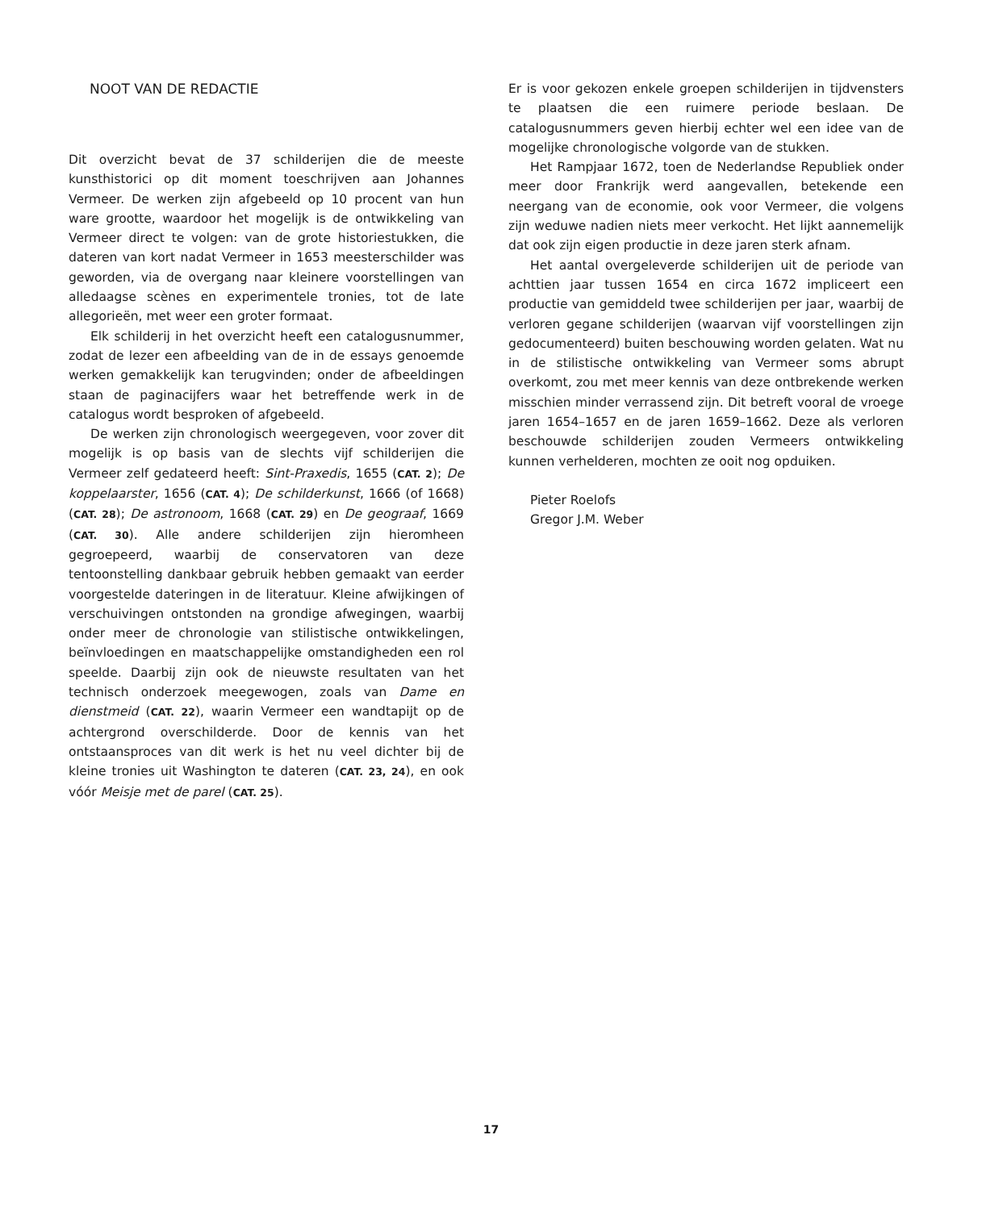NOOT VAN DE REDACTIE
Dit overzicht bevat de 37 schilderijen die de meeste kunsthistorici op dit moment toeschrijven aan Johannes Vermeer. De werken zijn afgebeeld op 10 procent van hun ware grootte, waardoor het mogelijk is de ontwikkeling van Vermeer direct te volgen: van de grote historiestukken, die dateren van kort nadat Vermeer in 1653 meesterschilder was geworden, via de overgang naar kleinere voorstellingen van alledaagse scènes en experimentele tronies, tot de late allegorieën, met weer een groter formaat.
Elk schilderij in het overzicht heeft een catalogusnummer, zodat de lezer een afbeelding van de in de essays genoemde werken gemakkelijk kan terugvinden; onder de afbeeldingen staan de paginacijfers waar het betreffende werk in de catalogus wordt besproken of afgebeeld.
De werken zijn chronologisch weergegeven, voor zover dit mogelijk is op basis van de slechts vijf schilderijen die Vermeer zelf gedateerd heeft: Sint-Praxedis, 1655 (CAT. 2); De koppelaarster, 1656 (CAT. 4); De schilderkunst, 1666 (of 1668) (CAT. 28); De astronoom, 1668 (CAT. 29) en De geograaf, 1669 (CAT. 30). Alle andere schilderijen zijn hieromheen gegroepeerd, waarbij de conservatoren van deze tentoonstelling dankbaar gebruik hebben gemaakt van eerder voorgestelde dateringen in de literatuur. Kleine afwijkingen of verschuivingen ontstonden na grondige afwegingen, waarbij onder meer de chronologie van stilistische ontwikkelingen, beïnvloedingen en maatschappelijke omstandigheden een rol speelde. Daarbij zijn ook de nieuwste resultaten van het technisch onderzoek meegewogen, zoals van Dame en dienstmeid (CAT. 22), waarin Vermeer een wandtapijt op de achtergrond overschilderde. Door de kennis van het ontstaansproces van dit werk is het nu veel dichter bij de kleine tronies uit Washington te dateren (CAT. 23, 24), en ook vóór Meisje met de parel (CAT. 25).
Er is voor gekozen enkele groepen schilderijen in tijdvensters te plaatsen die een ruimere periode beslaan. De catalogusnummers geven hierbij echter wel een idee van de mogelijke chronologische volgorde van de stukken.
Het Rampjaar 1672, toen de Nederlandse Republiek onder meer door Frankrijk werd aangevallen, betekende een neergang van de economie, ook voor Vermeer, die volgens zijn weduwe nadien niets meer verkocht. Het lijkt aannemelijk dat ook zijn eigen productie in deze jaren sterk afnam.
Het aantal overgeleverde schilderijen uit de periode van achttien jaar tussen 1654 en circa 1672 impliceert een productie van gemiddeld twee schilderijen per jaar, waarbij de verloren gegane schilderijen (waarvan vijf voorstellingen zijn gedocumenteerd) buiten beschouwing worden gelaten. Wat nu in de stilistische ontwikkeling van Vermeer soms abrupt overkomt, zou met meer kennis van deze ontbrekende werken misschien minder verrassend zijn. Dit betreft vooral de vroege jaren 1654–1657 en de jaren 1659–1662. Deze als verloren beschouwde schilderijen zouden Vermeers ontwikkeling kunnen verhelderen, mochten ze ooit nog opduiken.
Pieter Roelofs
Gregor J.M. Weber
17